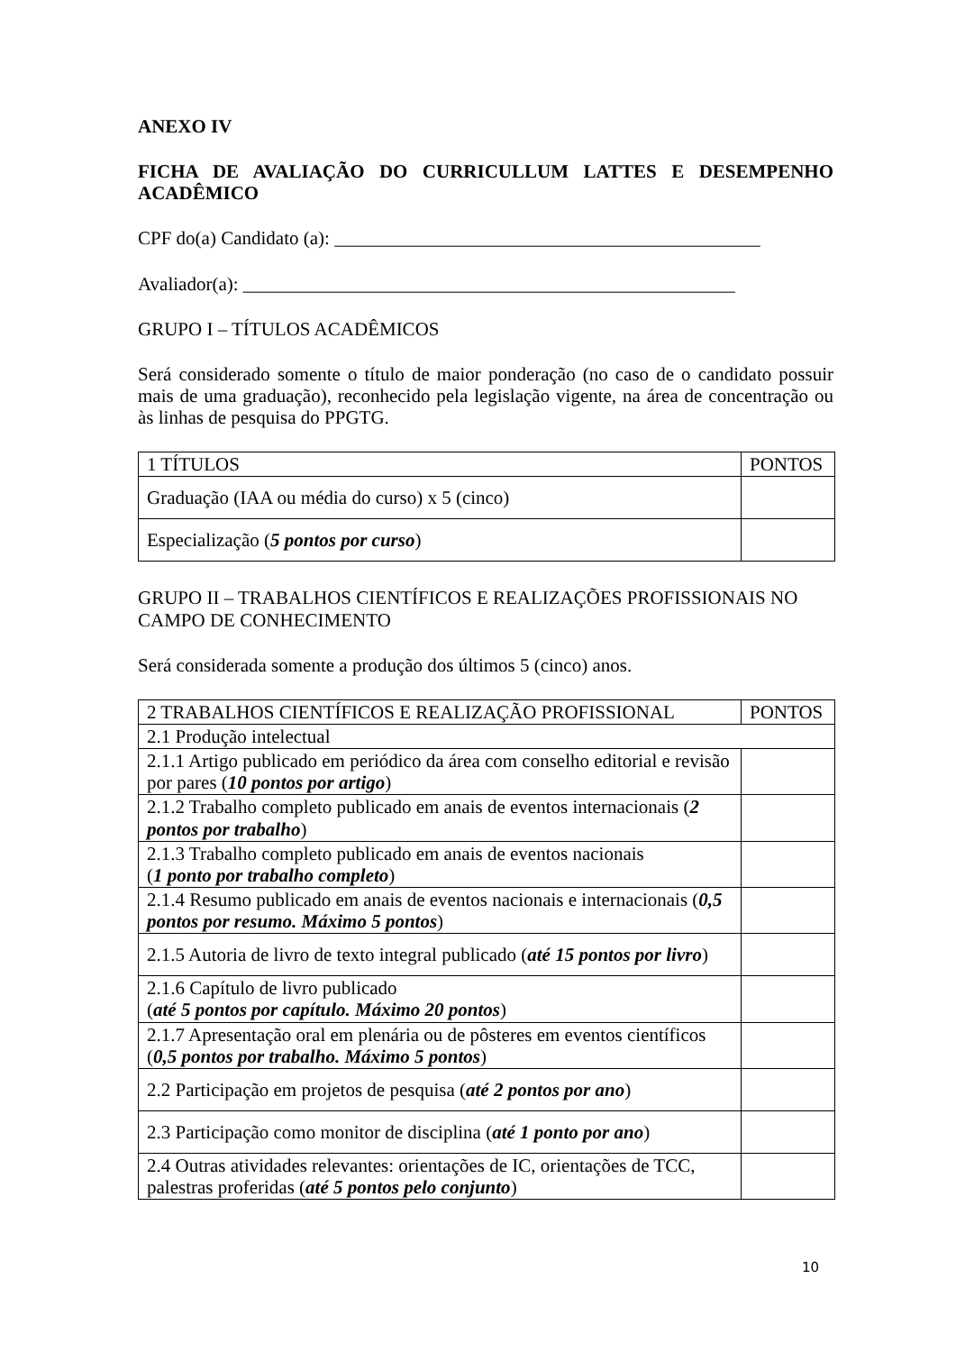ANEXO IV
FICHA DE AVALIAÇÃO DO CURRICULLUM LATTES E DESEMPENHO ACADÊMICO
CPF do(a) Candidato (a): _____________________________________________
Avaliador(a): ____________________________________________________
GRUPO I – TÍTULOS ACADÊMICOS
Será considerado somente o título de maior ponderação (no caso de o candidato possuir mais de uma graduação), reconhecido pela legislação vigente, na área de concentração ou às linhas de pesquisa do PPGTG.
| 1 TÍTULOS | PONTOS |
| Graduação (IAA ou média do curso) x 5 (cinco) | |
| Especialização ( 5 pontos por curso ) | |
GRUPO II – TRABALHOS CIENTÍFICOS E REALIZAÇÕES PROFISSIONAIS NO CAMPO DE CONHECIMENTO
Será considerada somente a produção dos últimos 5 (cinco) anos.
| 2 TRABALHOS CIENTÍFICOS E REALIZAÇÃO PROFISSIONAL | PONTOS |
| 2.1 Produção intelectual | |
| 2.1.1 Artigo publicado em periódico da área com conselho editorial e revisão por pares ( 10 pontos por artigo ) | |
| 2.1.2 Trabalho completo publicado em anais de eventos internacionais ( 2 pontos por trabalho ) | |
| 2.1.3 Trabalho completo publicado em anais de eventos nacionais ( 1 ponto por trabalho completo ) | |
| 2.1.4 Resumo publicado em anais de eventos nacionais e internacionais ( 0,5 pontos por resumo. Máximo 5 pontos ) | |
| 2.1.5 Autoria de livro de texto integral publicado ( até 15 pontos por livro ) | |
| 2.1.6 Capítulo de livro publicado ( até 5 pontos por capítulo. Máximo 20 pontos ) | |
| 2.1.7 Apresentação oral em plenária ou de pôsteres em eventos científicos ( 0,5 pontos por trabalho. Máximo 5 pontos ) | |
| 2.2 Participação em projetos de pesquisa ( até 2 pontos por ano ) | |
| 2.3 Participação como monitor de disciplina ( até 1 ponto por ano ) | |
| 2.4 Outras atividades relevantes: orientações de IC, orientações de TCC, palestras proferidas ( até 5 pontos pelo conjunto ) | |
10